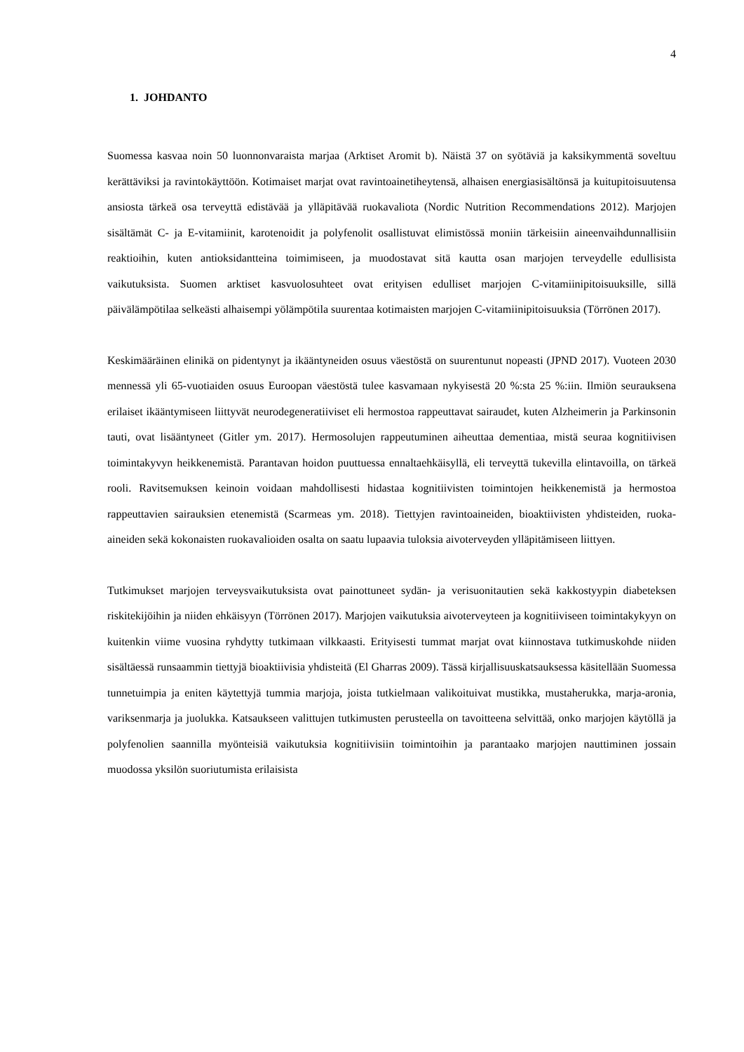4
1. JOHDANTO
Suomessa kasvaa noin 50 luonnonvaraista marjaa (Arktiset Aromit b). Näistä 37 on syötäviä ja kaksikymmentä soveltuu kerättäviksi ja ravintokäyttöön. Kotimaiset marjat ovat ravintoainetiheytensä, alhaisen energiasisältönsä ja kuitupitoisuutensa ansiosta tärkeä osa terveyttä edistävää ja ylläpitävää ruokavaliota (Nordic Nutrition Recommendations 2012). Marjojen sisältämät C- ja E-vitamiinit, karotenoidit ja polyfenolit osallistuvat elimistössä moniin tärkeisiin aineenvaihdunnallisiin reaktioihin, kuten antioksidantteina toimimiseen, ja muodostavat sitä kautta osan marjojen terveydelle edullisista vaikutuksista. Suomen arktiset kasvuolosuhteet ovat erityisen edulliset marjojen C-vitamiinipitoisuuksille, sillä päivälämpötilaa selkeästi alhaisempi yölämpötila suurentaa kotimaisten marjojen C-vitamiinipitoisuuksia (Törrönen 2017).
Keskimääräinen elinikä on pidentynyt ja ikääntyneiden osuus väestöstä on suurentunut nopeasti (JPND 2017). Vuoteen 2030 mennessä yli 65-vuotiaiden osuus Euroopan väestöstä tulee kasvamaan nykyisestä 20 %:sta 25 %:iin. Ilmiön seurauksena erilaiset ikääntymiseen liittyvät neurodegeneratiiviset eli hermostoa rappeuttavat sairaudet, kuten Alzheimerin ja Parkinsonin tauti, ovat lisääntyneet (Gitler ym. 2017). Hermosolujen rappeutuminen aiheuttaa dementiaa, mistä seuraa kognitiivisen toimintakyvyn heikkenemistä. Parantavan hoidon puuttuessa ennaltaehkäisyllä, eli terveyttä tukevilla elintavoilla, on tärkeä rooli. Ravitsemuksen keinoin voidaan mahdollisesti hidastaa kognitiivisten toimintojen heikkenemistä ja hermostoa rappeuttavien sairauksien etenemistä (Scarmeas ym. 2018). Tiettyjen ravintoaineiden, bioaktiivisten yhdisteiden, ruoka-aineiden sekä kokonaisten ruokavalioiden osalta on saatu lupaavia tuloksia aivoterveyden ylläpitämiseen liittyen.
Tutkimukset marjojen terveysvaikutuksista ovat painottuneet sydän- ja verisuonitautien sekä kakkostyypin diabeteksen riskitekijöihin ja niiden ehkäisyyn (Törrönen 2017). Marjojen vaikutuksia aivoterveyteen ja kognitiiviseen toimintakykyyn on kuitenkin viime vuosina ryhdytty tutkimaan vilkkaasti. Erityisesti tummat marjat ovat kiinnostava tutkimuskohde niiden sisältäessä runsaammin tiettyjä bioaktiivisia yhdisteitä (El Gharras 2009). Tässä kirjallisuuskatsauksessa käsitellään Suomessa tunnetuimpia ja eniten käytettyjä tummia marjoja, joista tutkielmaan valikoituivat mustikka, mustaherukka, marja-aronia, variksenmarja ja juolukka. Katsaukseen valittujen tutkimusten perusteella on tavoitteena selvittää, onko marjojen käytöllä ja polyfenolien saannilla myönteisiä vaikutuksia kognitiivisiin toimintoihin ja parantaako marjojen nauttiminen jossain muodossa yksilön suoriutumista erilaisista